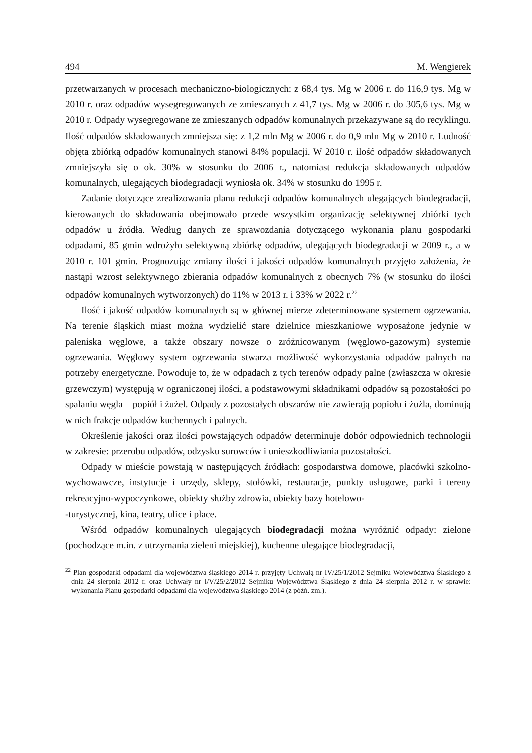494 M. Wengierek
przetwarzanych w procesach mechaniczno-biologicznych: z 68,4 tys. Mg w 2006 r. do 116,9 tys. Mg w 2010 r. oraz odpadów wysegregowanych ze zmieszanych z 41,7 tys. Mg w 2006 r. do 305,6 tys. Mg w 2010 r. Odpady wysegregowane ze zmieszanych odpadów komunalnych przekazywane są do recyklingu. Ilość odpadów składowanych zmniejsza się: z 1,2 mln Mg w 2006 r. do 0,9 mln Mg w 2010 r. Ludność objęta zbiórką odpadów komunalnych stanowi 84% populacji. W 2010 r. ilość odpadów składowanych zmniejszyła się o ok. 30% w stosunku do 2006 r., natomiast redukcja składowanych odpadów komunalnych, ulegających biodegradacji wyniosła ok. 34% w stosunku do 1995 r.
Zadanie dotyczące zrealizowania planu redukcji odpadów komunalnych ulegających biodegradacji, kierowanych do składowania obejmowało przede wszystkim organizację selektywnej zbiórki tych odpadów u źródła. Według danych ze sprawozdania dotyczącego wykonania planu gospodarki odpadami, 85 gmin wdrożyło selektywną zbiórkę odpadów, ulegających biodegradacji w 2009 r., a w 2010 r. 101 gmin. Prognozując zmiany ilości i jakości odpadów komunalnych przyjęto założenia, że nastąpi wzrost selektywnego zbierania odpadów komunalnych z obecnych 7% (w stosunku do ilości odpadów komunalnych wytworzonych) do 11% w 2013 r. i 33% w 2022 r.<sup>22</sup>
Ilość i jakość odpadów komunalnych są w głównej mierze zdeterminowane systemem ogrzewania. Na terenie śląskich miast można wydzielić stare dzielnice mieszkaniowe wyposażone jedynie w paleniska węglowe, a także obszary nowsze o zróżnicowanym (węglowo-gazowym) systemie ogrzewania. Węglowy system ogrzewania stwarza możliwość wykorzystania odpadów palnych na potrzeby energetyczne. Powoduje to, że w odpadach z tych terenów odpady palne (zwłaszcza w okresie grzewczym) występują w ograniczonej ilości, a podstawowymi składnikami odpadów są pozostałości po spalaniu węgla – popiół i żużel. Odpady z pozostałych obszarów nie zawierają popiołu i żużla, dominują w nich frakcje odpadów kuchennych i palnych.
Określenie jakości oraz ilości powstających odpadów determinuje dobór odpowiednich technologii w zakresie: przerobu odpadów, odzysku surowców i unieszkodliwiania pozostałości.
Odpady w mieście powstają w następujących źródłach: gospodarstwa domowe, placówki szkolno-wychowawcze, instytucje i urzędy, sklepy, stołówki, restauracje, punkty usługowe, parki i tereny rekreacyjno-wypoczynkowe, obiekty służby zdrowia, obiekty bazy hotelowo-
-turystycznej, kina, teatry, ulice i place.
Wśród odpadów komunalnych ulegających biodegradacji można wyróżnić odpady: zielone (pochodzące m.in. z utrzymania zieleni miejskiej), kuchenne ulegające biodegradacji,
<sup>22</sup> Plan gospodarki odpadami dla województwa śląskiego 2014 r. przyjęty Uchwałą nr IV/25/1/2012 Sejmiku Województwa Śląskiego z dnia 24 sierpnia 2012 r. oraz Uchwały nr I/V/25/2/2012 Sejmiku Województwa Śląskiego z dnia 24 sierpnia 2012 r. w sprawie: wykonania Planu gospodarki odpadami dla województwa śląskiego 2014 (z późń. zm.).